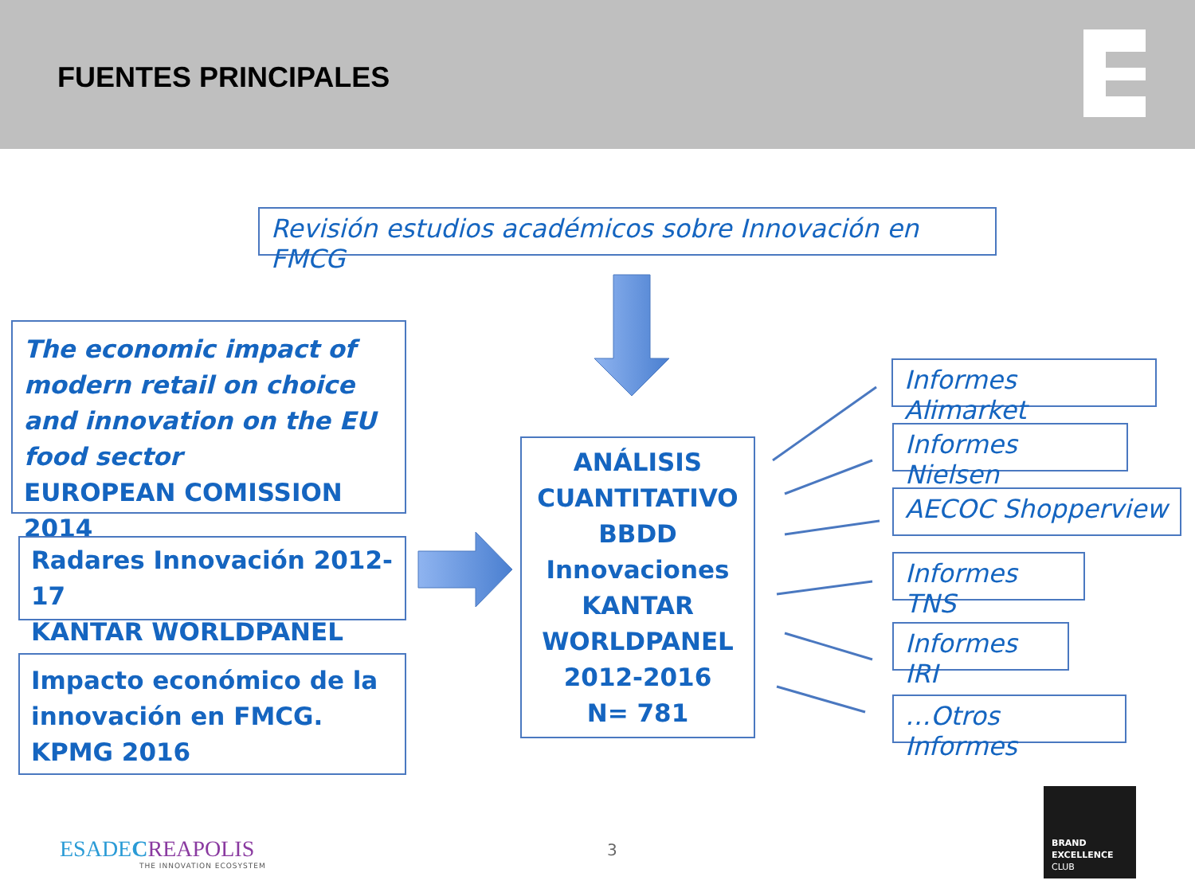FUENTES PRINCIPALES
Revisión estudios académicos sobre Innovación en FMCG
The economic impact of modern retail on choice and innovation on the EU food sector
EUROPEAN COMISSION 2014
Radares Innovación 2012-17
KANTAR WORLDPANEL
Impacto económico de la innovación en FMCG.
KPMG 2016
ANÁLISIS CUANTITATIVO BBDD Innovaciones KANTAR WORLDPANEL 2012-2016
N= 781
Informes Alimarket
Informes Nielsen
AECOC Shopperview
Informes TNS
Informes IRI
…Otros Informes
ESADECREAPOLIS
THE INNOVATION ECOSYSTEM
3
BRAND
EXCELLENCE
CLUB